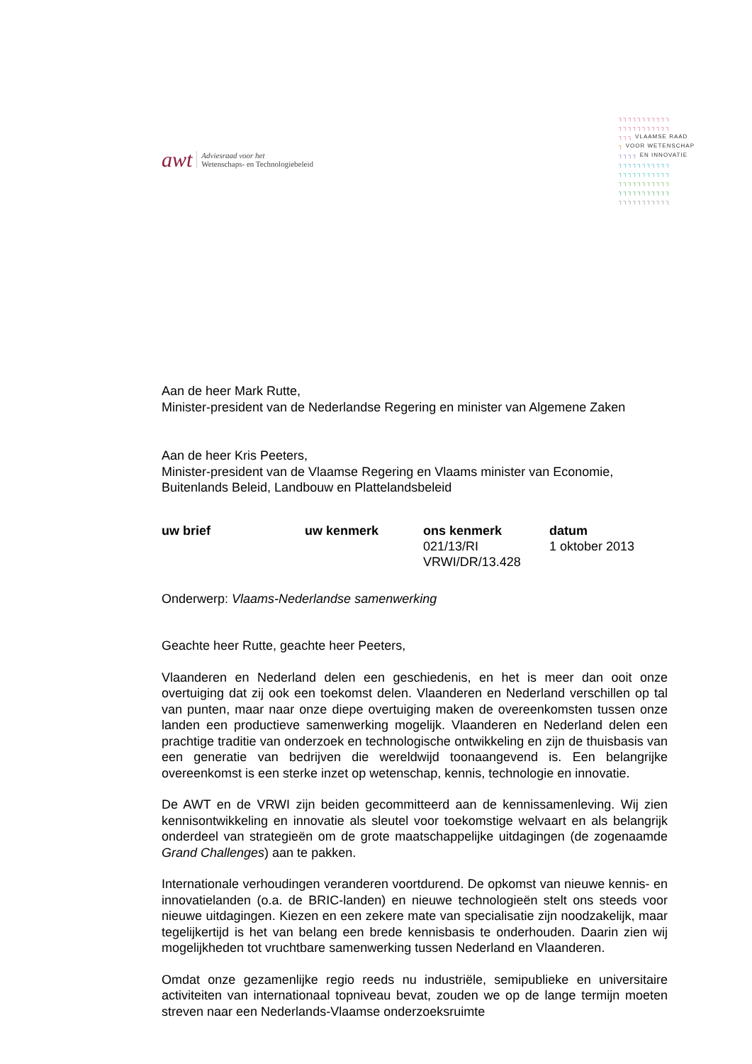awt
Adviesraad voor het
Wetenschaps- en Technologiebeleid
┐┐┐┐┐┐┐┐┐┐┐
┐┐┐┐┐┐┐┐┐┐┐
┐┐┐ VLAAMSE RAAD
┐ VOOR WETENSCHAP
┐┐┐┐ EN INNOVATIE
┐┐┐┐┐┐┐┐┐┐┐
┐┐┐┐┐┐┐┐┐┐┐
┐┐┐┐┐┐┐┐┐┐┐
┐┐┐┐┐┐┐┐┐┐┐
┐┐┐┐┐┐┐┐┐┐┐
Aan de heer Mark Rutte,
Minister-president van de Nederlandse Regering en minister van Algemene Zaken
Aan de heer Kris Peeters,
Minister-president van de Vlaamse Regering en Vlaams minister van Economie, Buitenlands Beleid, Landbouw en Plattelandsbeleid
| uw brief | uw kenmerk | ons kenmerk | datum |
| --- | --- | --- | --- |
| | | 021/13/RI VRWI/DR/13.428 | 1 oktober 2013 |
Onderwerp: Vlaams-Nederlandse samenwerking
Geachte heer Rutte, geachte heer Peeters,
Vlaanderen en Nederland delen een geschiedenis, en het is meer dan ooit onze overtuiging dat zij ook een toekomst delen. Vlaanderen en Nederland verschillen op tal van punten, maar naar onze diepe overtuiging maken de overeenkomsten tussen onze landen een productieve samenwerking mogelijk. Vlaanderen en Nederland delen een prachtige traditie van onderzoek en technologische ontwikkeling en zijn de thuisbasis van een generatie van bedrijven die wereldwijd toonaangevend is. Een belangrijke overeenkomst is een sterke inzet op wetenschap, kennis, technologie en innovatie.
De AWT en de VRWI zijn beiden gecommitteerd aan de kennissamenleving. Wij zien kennisontwikkeling en innovatie als sleutel voor toekomstige welvaart en als belangrijk onderdeel van strategieën om de grote maatschappelijke uitdagingen (de zogenaamde Grand Challenges) aan te pakken.
Internationale verhoudingen veranderen voortdurend. De opkomst van nieuwe kennis- en innovatielanden (o.a. de BRIC-landen) en nieuwe technologieën stelt ons steeds voor nieuwe uitdagingen. Kiezen en een zekere mate van specialisatie zijn noodzakelijk, maar tegelijkertijd is het van belang een brede kennisbasis te onderhouden. Daarin zien wij mogelijkheden tot vruchtbare samenwerking tussen Nederland en Vlaanderen.
Omdat onze gezamenlijke regio reeds nu industriële, semipublieke en universitaire activiteiten van internationaal topniveau bevat, zouden we op de lange termijn moeten streven naar een Nederlands-Vlaamse onderzoeksruimte